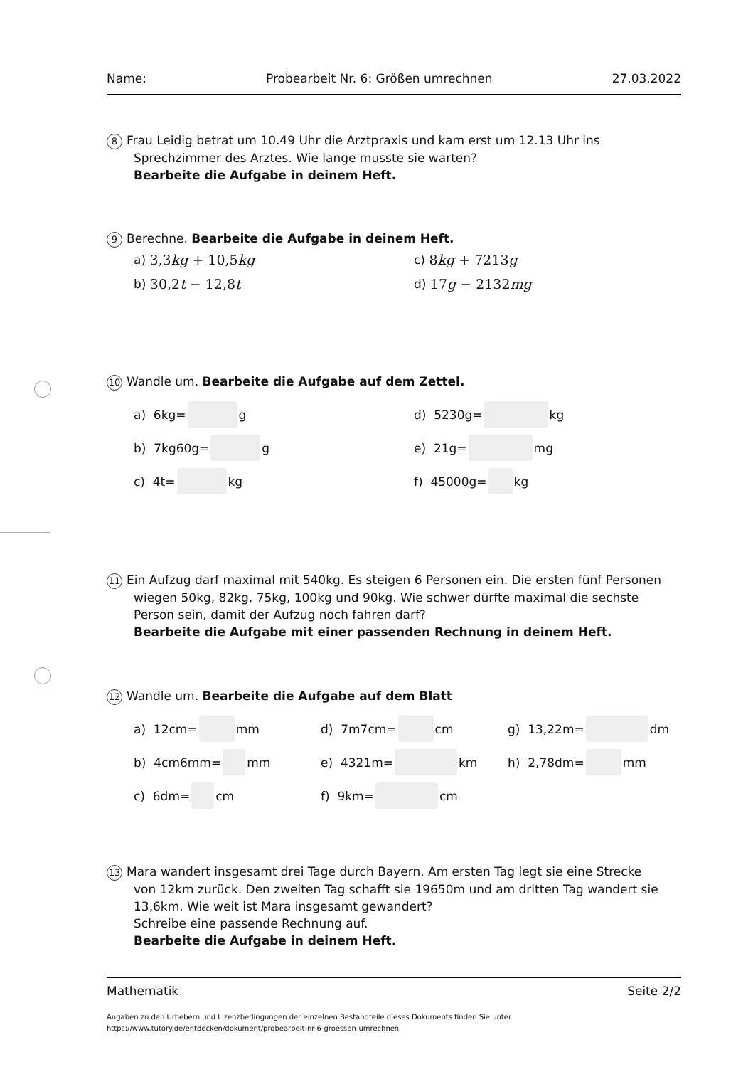Name: Probearbeit Nr. 6: Größen umrechnen 27.03.2022
8 Frau Leidig betrat um 10.49 Uhr die Arztpraxis und kam erst um 12.13 Uhr ins
Sprechzimmer des Arztes. Wie lange musste sie warten?
Bearbeite die Aufgabe in deinem Heft.
9 Berechne. Bearbeite die Aufgabe in deinem Heft.
a) 3,3kg + 10,5kg c) 8kg + 7213g
b) 30,2t − 12,8t d) 17g − 2132mg
10 Wandle um. Bearbeite die Aufgabe auf dem Zettel.
a) 6kg= g d) 5230g= kg
b) 7kg60g= g e) 21g= mg
c) 4t= kg f) 45000g= kg
11 Ein Aufzug darf maximal mit 540kg. Es steigen 6 Personen ein. Die ersten fünf Personen
wiegen 50kg, 82kg, 75kg, 100kg und 90kg. Wie schwer dürfte maximal die sechste Person sein, damit der Aufzug noch fahren darf?
Bearbeite die Aufgabe mit einer passenden Rechnung in deinem Heft.
12 Wandle um. Bearbeite die Aufgabe auf dem Blatt
a) 12cm= mm d) 7m7cm= cm g) 13,22m= dm
b) 4cm6mm= mm e) 4321m= km h) 2,78dm= mm
c) 6dm= cm f) 9km= cm
13 Mara wandert insgesamt drei Tage durch Bayern. Am ersten Tag legt sie eine Strecke
von 12km zurück. Den zweiten Tag schafft sie 19650m und am dritten Tag wandert sie 13,6km. Wie weit ist Mara insgesamt gewandert?
Schreibe eine passende Rechnung auf.
Bearbeite die Aufgabe in deinem Heft.
Mathematik Seite 2/2
Angaben zu den Urhebern und Lizenzbedingungen der einzelnen Bestandteile dieses Dokuments finden Sie unter
https://www.tutory.de/entdecken/dokument/probearbeit-nr-6-groessen-umrechnen